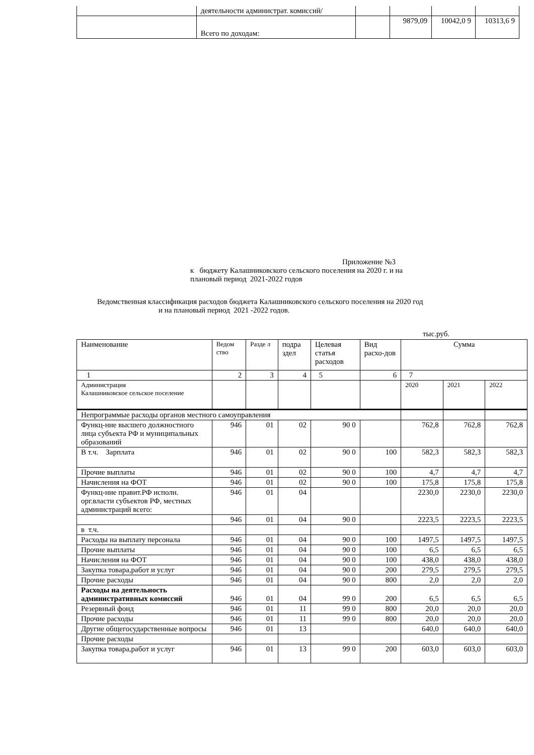| | деятельности администрат. комиссий/ | | | | |
| | Всего по доходам: | | 9879,09 | 10042,0 9 | 10313,6 9 |
Приложение №3
к бюджету Калашниковского сельского поселения на 2020 г. и на
плановый период 2021-2022 годов
Ведомственная классификация расходов бюджета Калашниковского сельского поселения на 2020 год
и на плановый период 2021 -2022 годов.
тыс.руб.
| Наименование | Ведом ство | Разде л | подра здел | Целевая статья расходов | Вид расхо-дов | Сумма | | |
| 1 | 2 | 3 | 4 | 5 | 6 | 7 | | |
| Администрация Калашниковское сельское поселение | | | | | | 2020 | 2021 | 2022 |
| Непрограммые расходы органов местного самоуправления | | | | | | | | |
| Функц-ние высшего должностного лица субъекта РФ и муниципальных образований | 946 | 01 | 02 | 90 0 | | 762,8 | 762,8 | 762,8 |
| В т.ч. Зарплата | 946 | 01 | 02 | 90 0 | 100 | 582,3 | 582,3 | 582,3 |
| Прочие выплаты | 946 | 01 | 02 | 90 0 | 100 | 4,7 | 4,7 | 4,7 |
| Начисления на ФОТ | 946 | 01 | 02 | 90 0 | 100 | 175,8 | 175,8 | 175,8 |
| Функц-ние правит.РФ исполн. орг.власти субъектов РФ, местных администраций всего: | 946 | 01 | 04 | | | 2230,0 | 2230,0 | 2230,0 |
| | 946 | 01 | 04 | 90 0 | | 2223,5 | 2223,5 | 2223,5 |
| в т.ч. | | | | | | | | |
| Расходы на выплату персонала | 946 | 01 | 04 | 90 0 | 100 | 1497,5 | 1497,5 | 1497,5 |
| Прочие выплаты | 946 | 01 | 04 | 90 0 | 100 | 6,5 | 6,5 | 6,5 |
| Начисления на ФОТ | 946 | 01 | 04 | 90 0 | 100 | 438,0 | 438,0 | 438,0 |
| Закупка товара,работ и услуг | 946 | 01 | 04 | 90 0 | 200 | 279,5 | 279,5 | 279,5 |
| Прочие расходы | 946 | 01 | 04 | 90 0 | 800 | 2,0 | 2,0 | 2,0 |
| Расходы на деятельность административных комиссий | 946 | 01 | 04 | 99 0 | 200 | 6,5 | 6,5 | 6,5 |
| Резервный фонд | 946 | 01 | 11 | 99 0 | 800 | 20,0 | 20,0 | 20,0 |
| Прочие расходы | 946 | 01 | 11 | 99 0 | 800 | 20,0 | 20,0 | 20,0 |
| Другие общегосударственные вопросы | 946 | 01 | 13 | | | 640,0 | 640,0 | 640,0 |
| Прочие расходы | | | | | | | | |
| Закупка товара,работ и услуг | 946 | 01 | 13 | 99 0 | 200 | 603,0 | 603,0 | 603,0 |